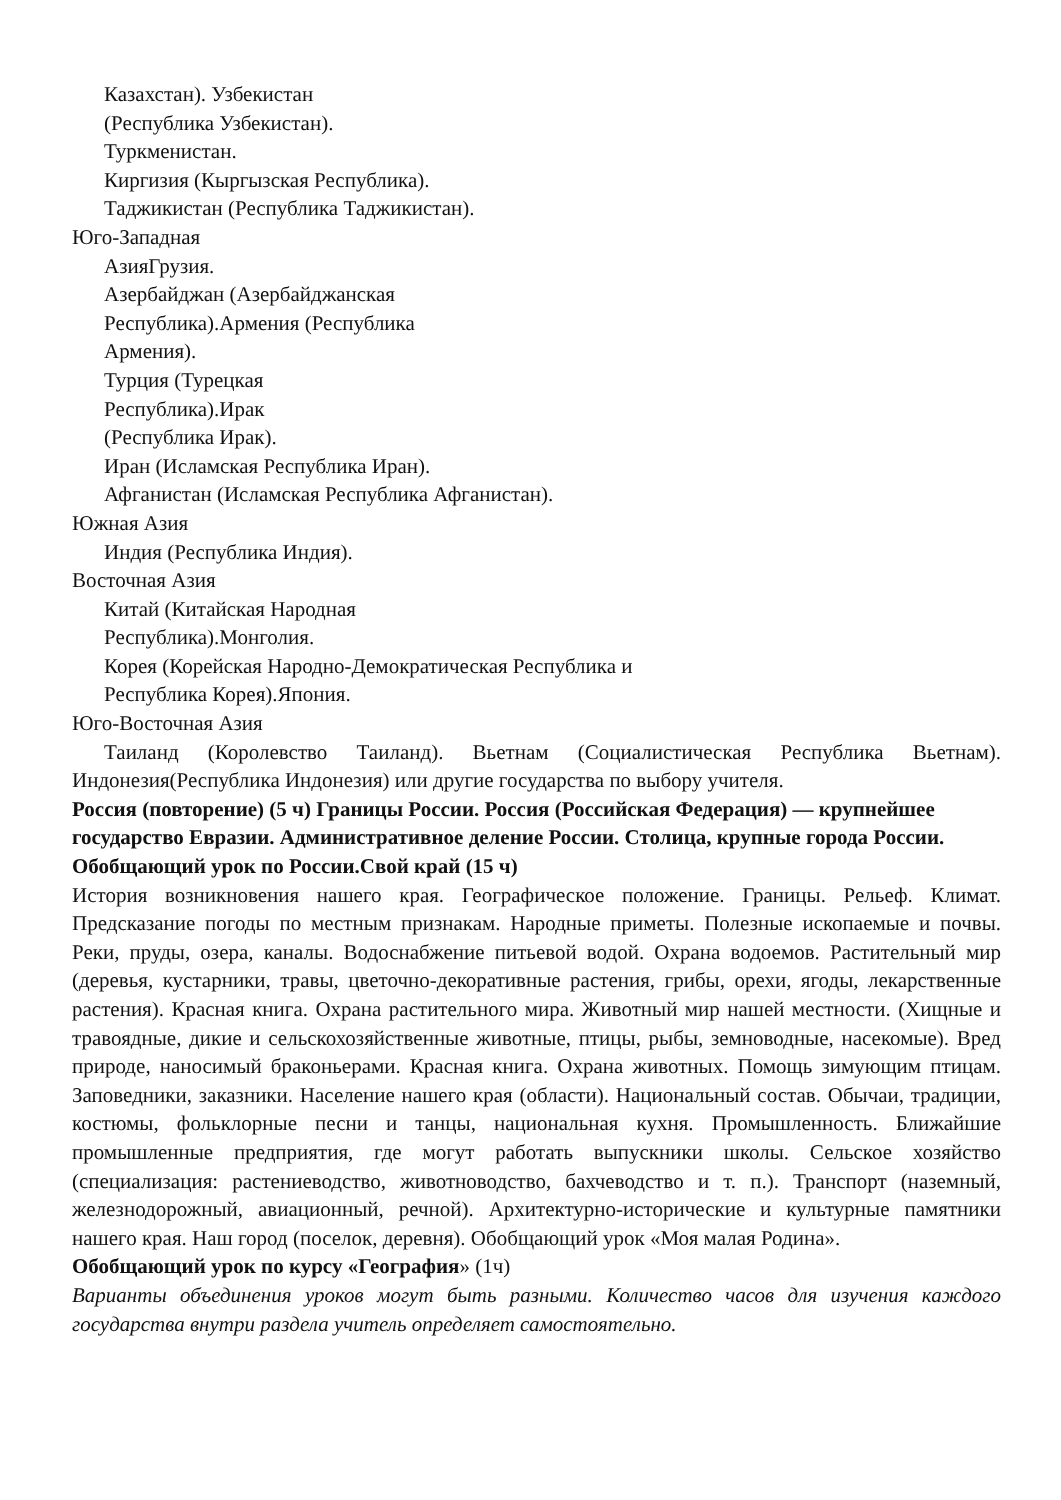Казахстан). Узбекистан
(Республика Узбекистан).
Туркменистан.
Киргизия (Кыргызская Республика).
Таджикистан (Республика Таджикистан).
Юго-Западная
АзияГрузия.
Азербайджан (Азербайджанская
Республика).Армения (Республика
Армения).
Турция (Турецкая
Республика).Ирак
(Республика Ирак).
Иран (Исламская Республика Иран).
Афганистан (Исламская Республика Афганистан).
Южная Азия
Индия (Республика Индия).
Восточная Азия
Китай (Китайская Народная
Республика).Монголия.
Корея (Корейская Народно-Демократическая Республика и
Республика Корея).Япония.
Юго-Восточная Азия
Таиланд (Королевство Таиланд). Вьетнам (Социалистическая Республика Вьетнам). Индонезия(Республика Индонезия) или другие государства по выбору учителя.
Россия (повторение) (5 ч) Границы России. Россия (Российская Федерация) — крупнейшее государство Евразии. Административное деление России. Столица, крупные города России. Обобщающий урок по России.Свой край (15 ч)
История возникновения нашего края. Географическое положение. Границы. Рельеф. Климат. Предсказание погоды по местным признакам. Народные приметы. Полезные ископаемые и почвы. Реки, пруды, озера, каналы. Водоснабжение питьевой водой. Охрана водоемов. Растительный мир (деревья, кустарники, травы, цветочно-декоративные растения, грибы, орехи, ягоды, лекарственные растения). Красная книга. Охрана растительного мира. Животный мир нашей местности. (Хищные и травоядные, дикие и сельскохозяйственные животные, птицы, рыбы, земноводные, насекомые). Вред природе, наносимый браконьерами. Красная книга. Охрана животных. Помощь зимующим птицам. Заповедники, заказники. Население нашего края (области). Национальный состав. Обычаи, традиции, костюмы, фольклорные песни и танцы, национальная кухня. Промышленность. Ближайшие промышленные предприятия, где могут работать выпускники школы. Сельское хозяйство (специализация: растениеводство, животноводство, бахчеводство и т. п.). Транспорт (наземный, железнодорожный, авиационный, речной). Архитектурно-исторические и культурные памятники нашего края. Наш город (поселок, деревня). Обобщающий урок «Моя малая Родина».
Обобщающий урок по курсу «География» (1ч)
Варианты объединения уроков могут быть разными. Количество часов для изучения каждого государства внутри раздела учитель определяет самостоятельно.